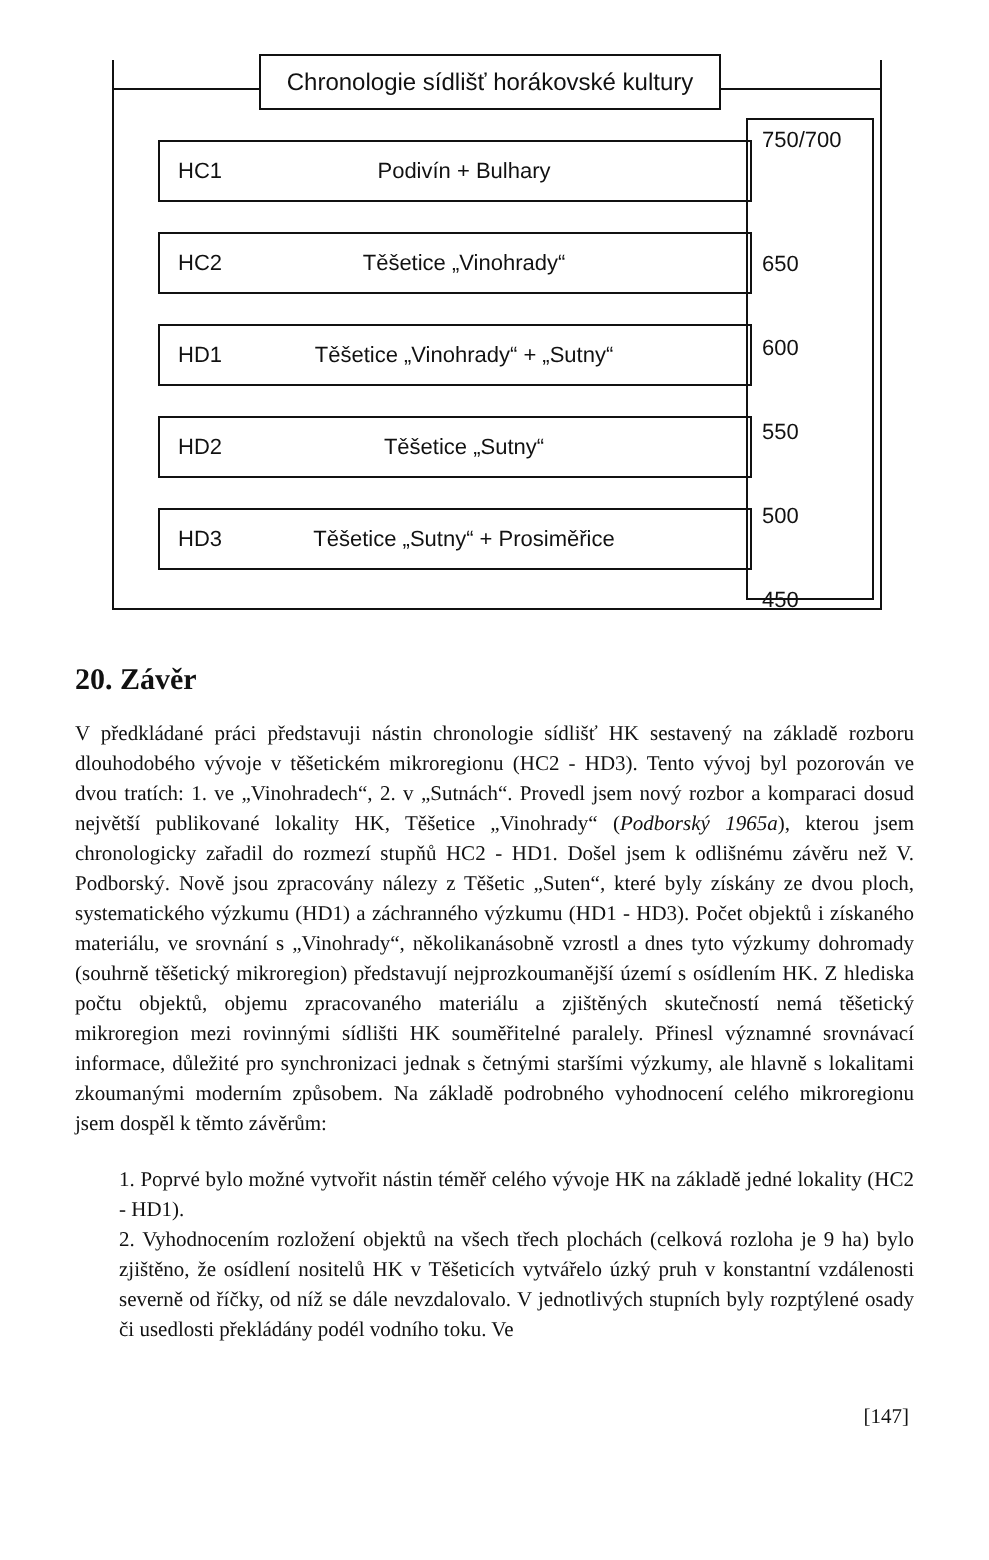Chronologie sídlišť horákovské kultury
750/700
650
600
550
500
450
HC1 Podivín + Bulhary
HC2 Těšetice „Vinohrady“
HD1 Těšetice „Vinohrady“ + „Sutny“
HD2 Těšetice „Sutny“
HD3 Těšetice „Sutny“ + Prosiměřice
20. Závěr
V předkládané práci představuji nástin chronologie sídlišť HK sestavený na základě rozboru dlouhodobého vývoje v těšetickém mikroregionu (HC2 - HD3). Tento vývoj byl pozorován ve dvou tratích: 1. ve „Vinohradech“, 2. v „Sutnách“. Provedl jsem nový rozbor a komparaci dosud největší publikované lokality HK, Těšetice „Vinohrady“ (Podborský 1965a), kterou jsem chronologicky zařadil do rozmezí stupňů HC2 - HD1. Došel jsem k odlišnému závěru než V. Podborský. Nově jsou zpracovány nálezy z Těšetic „Suten“, které byly získány ze dvou ploch, systematického výzkumu (HD1) a záchranného výzkumu (HD1 - HD3). Počet objektů i získaného materiálu, ve srovnání s „Vinohrady“, několikanásobně vzrostl a dnes tyto výzkumy dohromady (souhrně těšetický mikroregion) představují nejprozkoumanější území s osídlením HK. Z hlediska počtu objektů, objemu zpracovaného materiálu a zjištěných skutečností nemá těšetický mikroregion mezi rovinnými sídlišti HK souměřitelné paralely. Přinesl významné srovnávací informace, důležité pro synchronizaci jednak s četnými staršími výzkumy, ale hlavně s lokalitami zkoumanými moderním způsobem. Na základě podrobného vyhodnocení celého mikroregionu jsem dospěl k těmto závěrům:
1. Poprvé bylo možné vytvořit nástin téměř celého vývoje HK na základě jedné lokality (HC2 - HD1).
2. Vyhodnocením rozložení objektů na všech třech plochách (celková rozloha je 9 ha) bylo zjištěno, že osídlení nositelů HK v Těšeticích vytvářelo úzký pruh v konstantní vzdálenosti severně od říčky, od níž se dále nevzdalovalo. V jednotlivých stupních byly rozptýlené osady či usedlosti překládány podél vodního toku. Ve
[147]